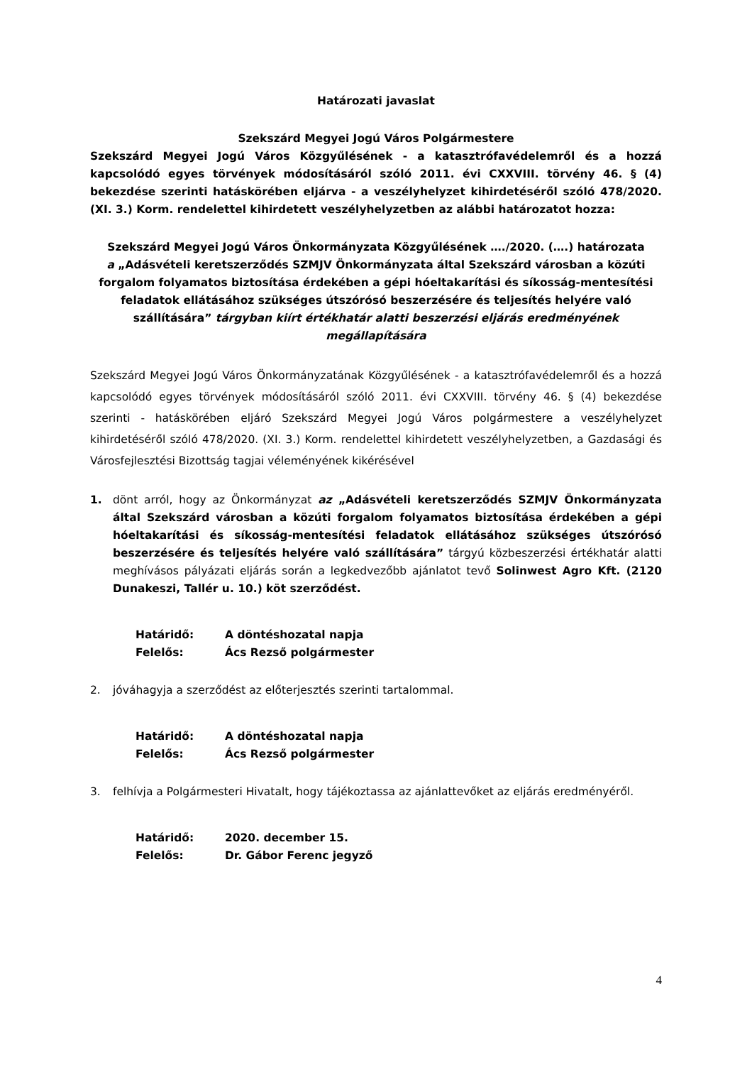Határozati javaslat
Szekszárd Megyei Jogú Város Polgármestere
Szekszárd Megyei Jogú Város Közgyűlésének - a katasztrófavédelemről és a hozzá kapcsolódó egyes törvények módosításáról szóló 2011. évi CXXVIII. törvény 46. § (4) bekezdése szerinti hatáskörében eljárva - a veszélyhelyzet kihirdetéséről szóló 478/2020. (XI. 3.) Korm. rendelettel kihirdetett veszélyhelyzetben az alábbi határozatot hozza:
Szekszárd Megyei Jogú Város Önkormányzata Közgyűlésének …./2020. (….) határozata
a „Adásvételi keretszerződés SZMJV Önkormányzata által Szekszárd városban a közúti forgalom folyamatos biztosítása érdekében a gépi hóeltakarítási és síkosság-mentesítési feladatok ellátásához szükséges útszórósó beszerzésére és teljesítés helyére való szállítására” tárgyban kiírt értékhatár alatti beszerzési eljárás eredményének megállapítására
Szekszárd Megyei Jogú Város Önkormányzatának Közgyűlésének - a katasztrófavédelemről és a hozzá kapcsolódó egyes törvények módosításáról szóló 2011. évi CXXVIII. törvény 46. § (4) bekezdése szerinti - hatáskörében eljáró Szekszárd Megyei Jogú Város polgármestere a veszélyhelyzet kihirdetéséről szóló 478/2020. (XI. 3.) Korm. rendelettel kihirdetett veszélyhelyzetben, a Gazdasági és Városfejlesztési Bizottság tagjai véleményének kikérésével
1. dönt arról, hogy az Önkormányzat az „Adásvételi keretszerződés SZMJV Önkormányzata által Szekszárd városban a közúti forgalom folyamatos biztosítása érdekében a gépi hóeltakarítási és síkosság-mentesítési feladatok ellátásához szükséges útszórósó beszerzésére és teljesítés helyére való szállítására” tárgyú közbeszerzési értékhatár alatti meghívásos pályázati eljárás során a legkedvezőbb ajánlatot tevő Solinwest Agro Kft. (2120 Dunakeszi, Tallér u. 10.) köt szerződést.
Határidő: A döntéshozatal napja
Felelős: Ács Rezső polgármester
2. jóváhagyja a szerződést az előterjesztés szerinti tartalommal.
Határidő: A döntéshozatal napja
Felelős: Ács Rezső polgármester
3. felhívja a Polgármesteri Hivatalt, hogy tájékoztassa az ajánlattevőket az eljárás eredményéről.
Határidő: 2020. december 15.
Felelős: Dr. Gábor Ferenc jegyző
4